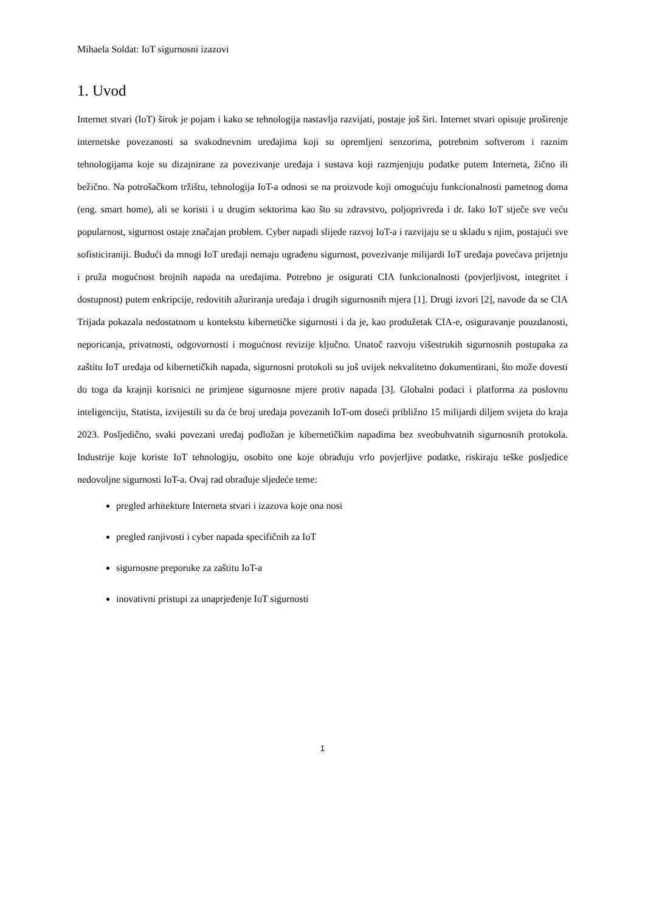Mihaela Soldat: IoT sigurnosni izazovi
1. Uvod
Internet stvari (IoT) širok je pojam i kako se tehnologija nastavlja razvijati, postaje još širi. Internet stvari opisuje proširenje internetske povezanosti sa svakodnevnim uređajima koji su opremljeni senzorima, potrebnim softverom i raznim tehnologijama koje su dizajnirane za povezivanje uređaja i sustava koji razmjenjuju podatke putem Interneta, žično ili bežično. Na potrošačkom tržištu, tehnologija IoT-a odnosi se na proizvode koji omogućuju funkcionalnosti pametnog doma (eng. smart home), ali se koristi i u drugim sektorima kao što su zdravstvo, poljoprivreda i dr. Iako IoT stječe sve veću popularnost, sigurnost ostaje značajan problem. Cyber napadi slijede razvoj IoT-a i razvijaju se u skladu s njim, postajući sve sofisticiraniji. Budući da mnogi IoT uređaji nemaju ugrađenu sigurnost, povezivanje milijardi IoT uređaja povećava prijetnju i pruža mogućnost brojnih napada na uređajima. Potrebno je osigurati CIA funkcionalnosti (povjerljivost, integritet i dostupnost) putem enkripcije, redovitih ažuriranja uređaja i drugih sigurnosnih mjera [1]. Drugi izvori [2], navode da se CIA Trijada pokazala nedostatnom u kontekstu kibernetičke sigurnosti i da je, kao produžetak CIA-e, osiguravanje pouzdanosti, neporicanja, privatnosti, odgovornosti i mogućnost revizije ključno. Unatoč razvoju višestrukih sigurnosnih postupaka za zaštitu IoT uređaja od kibernetičkih napada, sigurnosni protokoli su još uvijek nekvalitetno dokumentirani, što može dovesti do toga da krajnji korisnici ne primjene sigurnosne mjere protiv napada [3]. Globalni podaci i platforma za poslovnu inteligenciju, Statista, izvijestili su da će broj uređaja povezanih IoT-om doseći približno 15 milijardi diljem svijeta do kraja 2023. Posljedično, svaki povezani uređaj podložan je kibernetičkim napadima bez sveobuhvatnih sigurnosnih protokola. Industrije koje koriste IoT tehnologiju, osobito one koje obrađuju vrlo povjerljive podatke, riskiraju teške posljedice nedovoljne sigurnosti IoT-a. Ovaj rad obrađuje sljedeće teme:
pregled arhitekture Interneta stvari i izazova koje ona nosi
pregled ranjivosti i cyber napada specifičnih za IoT
sigurnosne preporuke za zaštitu IoT-a
inovativni pristupi za unaprjeđenje IoT sigurnosti
1